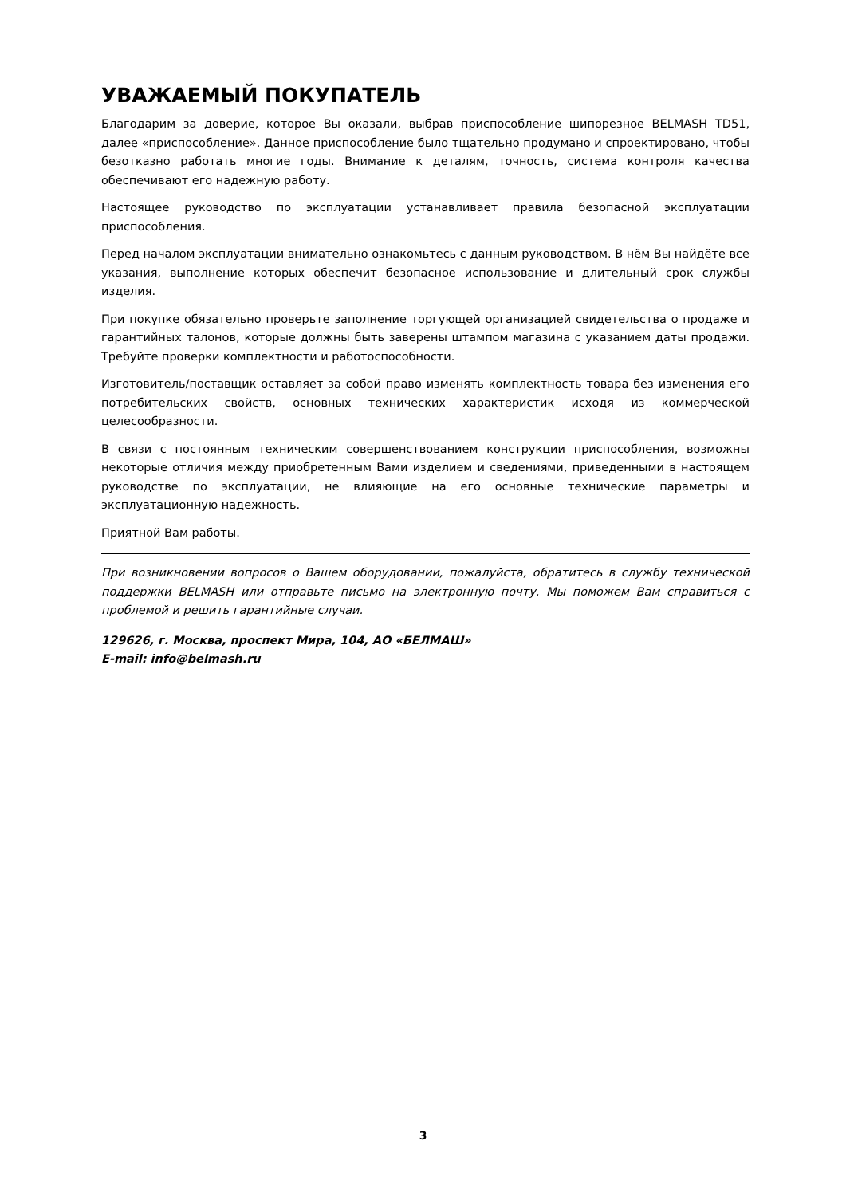УВАЖАЕМЫЙ ПОКУПАТЕЛЬ
Благодарим за доверие, которое Вы оказали, выбрав приспособление шипорезное BELMASH TD51, далее «приспособление». Данное приспособление было тщательно продумано и спроектировано, чтобы безотказно работать многие годы. Внимание к деталям, точность, система контроля качества обеспечивают его надежную работу.
Настоящее руководство по эксплуатации устанавливает правила безопасной эксплуатации приспособления.
Перед началом эксплуатации внимательно ознакомьтесь с данным руководством. В нём Вы найдёте все указания, выполнение которых обеспечит безопасное использование и длительный срок службы изделия.
При покупке обязательно проверьте заполнение торгующей организацией свидетельства о продаже и гарантийных талонов, которые должны быть заверены штампом магазина с указанием даты продажи. Требуйте проверки комплектности и работоспособности.
Изготовитель/поставщик оставляет за собой право изменять комплектность товара без изменения его потребительских свойств, основных технических характеристик исходя из коммерческой целесообразности.
В связи с постоянным техническим совершенствованием конструкции приспособления, возможны некоторые отличия между приобретенным Вами изделием и сведениями, приведенными в настоящем руководстве по эксплуатации, не влияющие на его основные технические параметры и эксплуатационную надежность.
Приятной Вам работы.
При возникновении вопросов о Вашем оборудовании, пожалуйста, обратитесь в службу технической поддержки BELMASH или отправьте письмо на электронную почту. Мы поможем Вам справиться с проблемой и решить гарантийные случаи.
129626, г. Москва, проспект Мира, 104, АО «БЕЛМАШ»
E-mail: info@belmash.ru
3